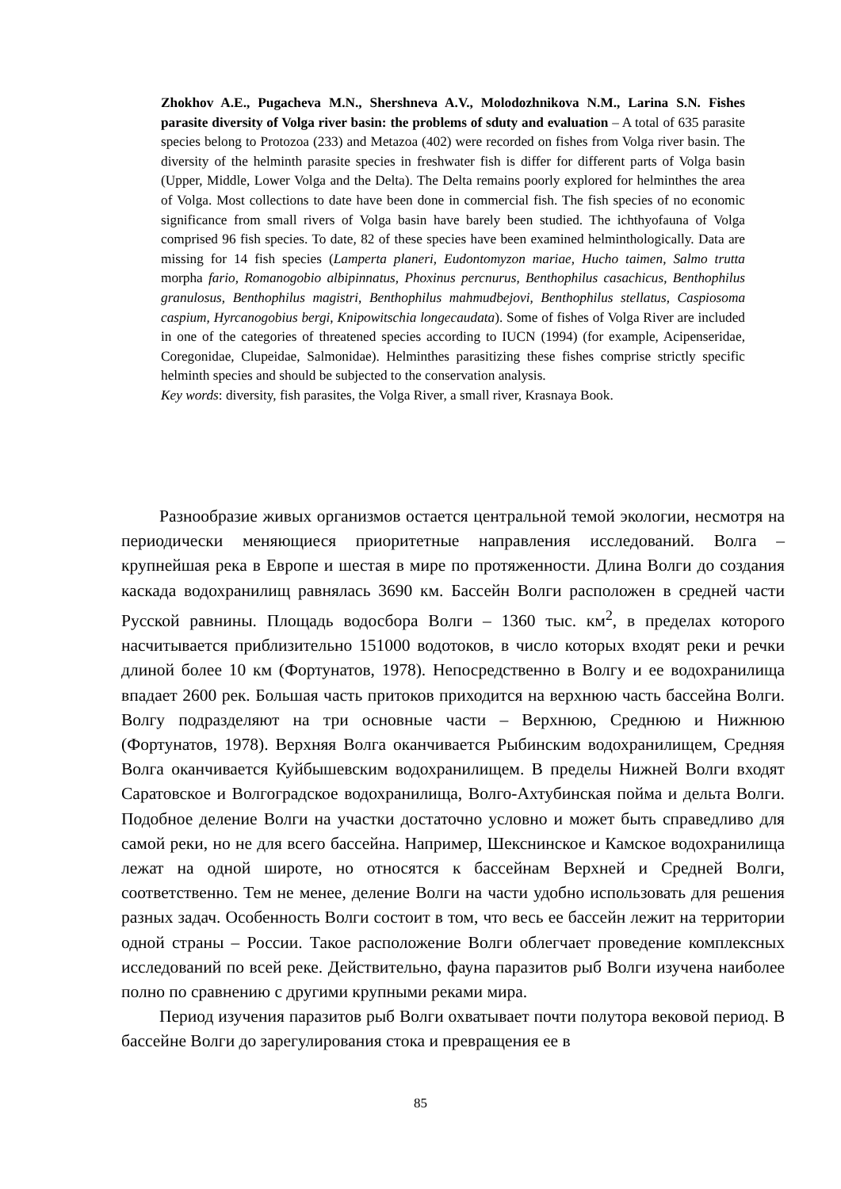Zhokhov A.E., Pugacheva M.N., Shershneva A.V., Molodozhnikova N.M., Larina S.N. Fishes parasite diversity of Volga river basin: the problems of sduty and evaluation – A total of 635 parasite species belong to Protozoa (233) and Metazoa (402) were recorded on fishes from Volga river basin. The diversity of the helminth parasite species in freshwater fish is differ for different parts of Volga basin (Upper, Middle, Lower Volga and the Delta). The Delta remains poorly explored for helminthes the area of Volga. Most collections to date have been done in commercial fish. The fish species of no economic significance from small rivers of Volga basin have barely been studied. The ichthyofauna of Volga comprised 96 fish species. To date, 82 of these species have been examined helminthologically. Data are missing for 14 fish species (Lamperta planeri, Eudontomyzon mariae, Hucho taimen, Salmo trutta morpha fario, Romanogobio albipinnatus, Phoxinus percnurus, Benthophilus casachicus, Benthophilus granulosus, Benthophilus magistri, Benthophilus mahmudbejovi, Benthophilus stellatus, Caspiosoma caspium, Hyrcanogobius bergi, Knipowitschia longecaudata). Some of fishes of Volga River are included in one of the categories of threatened species according to IUCN (1994) (for example, Acipenseridae, Coregonidae, Clupeidae, Salmonidae). Helminthes parasitizing these fishes comprise strictly specific helminth species and should be subjected to the conservation analysis.
Key words: diversity, fish parasites, the Volga River, a small river, Krasnaya Book.
Разнообразие живых организмов остается центральной темой экологии, несмотря на периодически меняющиеся приоритетные направления исследований. Волга – крупнейшая река в Европе и шестая в мире по протяженности. Длина Волги до создания каскада водохранилищ равнялась 3690 км. Бассейн Волги расположен в средней части Русской равнины. Площадь водосбора Волги – 1360 тыс. км<sup>2</sup>, в пределах которого насчитывается приблизительно 151000 водотоков, в число которых входят реки и речки длиной более 10 км (Фортунатов, 1978). Непосредственно в Волгу и ее водохранилища впадает 2600 рек. Большая часть притоков приходится на верхнюю часть бассейна Волги. Волгу подразделяют на три основные части – Верхнюю, Среднюю и Нижнюю (Фортунатов, 1978). Верхняя Волга оканчивается Рыбинским водохранилищем, Средняя Волга оканчивается Куйбышевским водохранилищем. В пределы Нижней Волги входят Саратовское и Волгоградское водохранилища, Волго-Ахтубинская пойма и дельта Волги. Подобное деление Волги на участки достаточно условно и может быть справедливо для самой реки, но не для всего бассейна. Например, Шекснинское и Камское водохранилища лежат на одной широте, но относятся к бассейнам Верхней и Средней Волги, соответственно. Тем не менее, деление Волги на части удобно использовать для решения разных задач. Особенность Волги состоит в том, что весь ее бассейн лежит на территории одной страны – России. Такое расположение Волги облегчает проведение комплексных исследований по всей реке. Действительно, фауна паразитов рыб Волги изучена наиболее полно по сравнению с другими крупными реками мира.
Период изучения паразитов рыб Волги охватывает почти полутора вековой период. В бассейне Волги до зарегулирования стока и превращения ее в
85